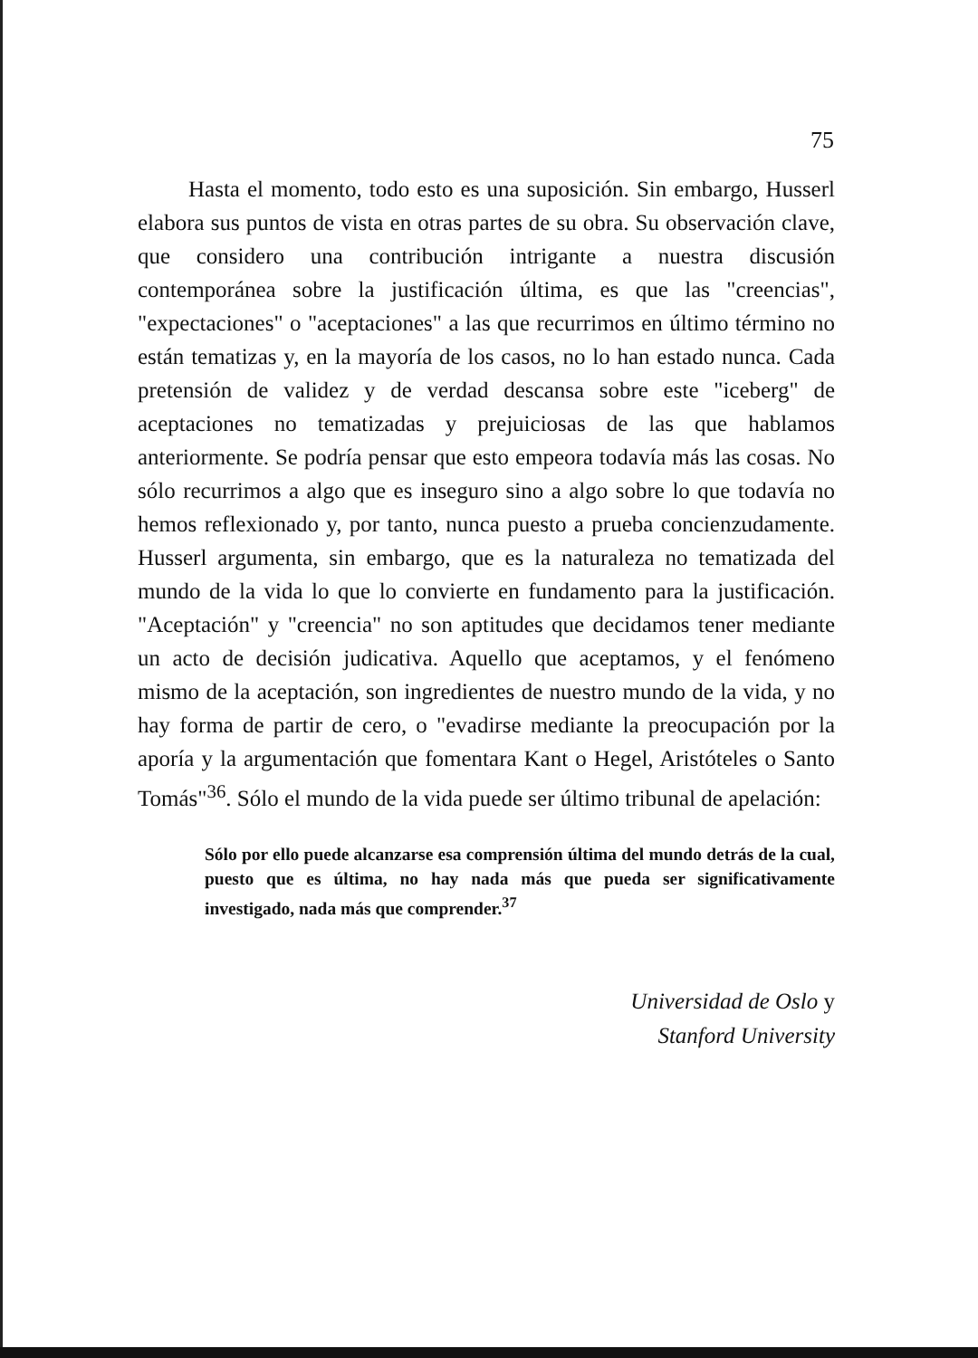75
Hasta el momento, todo esto es una suposición. Sin embargo, Husserl elabora sus puntos de vista en otras partes de su obra. Su observación clave, que considero una contribución intrigante a nuestra discusión contemporánea sobre la justificación última, es que las "creencias", "expectaciones" o "aceptaciones" a las que recurrimos en último término no están tematizas y, en la mayoría de los casos, no lo han estado nunca. Cada pretensión de validez y de verdad descansa sobre este "iceberg" de aceptaciones no tematizadas y prejuiciosas de las que hablamos anteriormente. Se podría pensar que esto empeora todavía más las cosas. No sólo recurrimos a algo que es inseguro sino a algo sobre lo que todavía no hemos reflexionado y, por tanto, nunca puesto a prueba concienzudamente. Husserl argumenta, sin embargo, que es la naturaleza no tematizada del mundo de la vida lo que lo convierte en fundamento para la justificación. "Aceptación" y "creencia" no son aptitudes que decidamos tener mediante un acto de decisión judicativa. Aquello que aceptamos, y el fenómeno mismo de la aceptación, son ingredientes de nuestro mundo de la vida, y no hay forma de partir de cero, o "evadirse mediante la preocupación por la aporía y la argumentación que fomentara Kant o Hegel, Aristóteles o Santo Tomás"<sup>36</sup>. Sólo el mundo de la vida puede ser último tribunal de apelación:
Sólo por ello puede alcanzarse esa comprensión última del mundo detrás de la cual, puesto que es última, no hay nada más que pueda ser significativamente investigado, nada más que comprender.<sup>37</sup>
Universidad de Oslo y
Stanford University